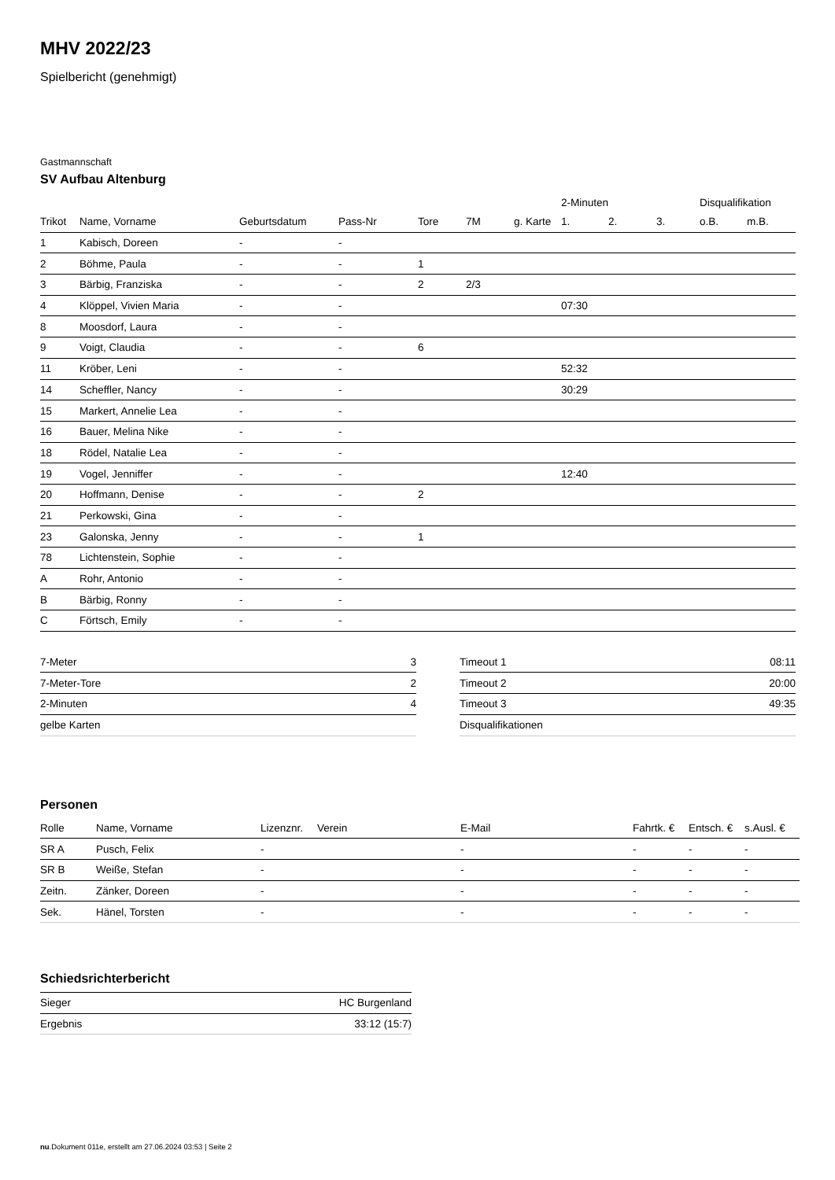MHV 2022/23
Spielbericht (genehmigt)
Gastmannschaft
SV Aufbau Altenburg
| | | | | | | | 2-Minuten | | | Disqualifikation | |
| --- | --- | --- | --- | --- | --- | --- | --- | --- | --- | --- | --- |
| Trikot | Name, Vorname | Geburtsdatum | Pass-Nr | Tore | 7M | g. Karte | 1. | 2. | 3. | o.B. | m.B. |
| 1 | Kabisch, Doreen | - | - | | | | | | | | |
| 2 | Böhme, Paula | - | - | 1 | | | | | | | |
| 3 | Bärbig, Franziska | - | - | 2 | 2/3 | | | | | | |
| 4 | Klöppel, Vivien Maria | - | - | | | | 07:30 | | | | |
| 8 | Moosdorf, Laura | - | - | | | | | | | | |
| 9 | Voigt, Claudia | - | - | 6 | | | | | | | |
| 11 | Kröber, Leni | - | - | | | | 52:32 | | | | |
| 14 | Scheffler, Nancy | - | - | | | | 30:29 | | | | |
| 15 | Markert, Annelie Lea | - | - | | | | | | | | |
| 16 | Bauer, Melina Nike | - | - | | | | | | | | |
| 18 | Rödel, Natalie Lea | - | - | | | | | | | | |
| 19 | Vogel, Jenniffer | - | - | | | | 12:40 | | | | |
| 20 | Hoffmann, Denise | - | - | 2 | | | | | | | |
| 21 | Perkowski, Gina | - | - | | | | | | | | |
| 23 | Galonska, Jenny | - | - | 1 | | | | | | | |
| 78 | Lichtenstein, Sophie | - | - | | | | | | | | |
| A | Rohr, Antonio | - | - | | | | | | | | |
| B | Bärbig, Ronny | - | - | | | | | | | | |
| C | Förtsch, Emily | - | - | | | | | | | | |
| 7-Meter | 3 |
| 7-Meter-Tore | 2 |
| 2-Minuten | 4 |
| gelbe Karten | |
| Timeout 1 | 08:11 |
| Timeout 2 | 20:00 |
| Timeout 3 | 49:35 |
| Disqualifikationen | |
Personen
| Rolle | Name, Vorname | Lizenznr. | Verein | E-Mail | Fahrtk. € | Entsch. € | s.Ausl. € |
| --- | --- | --- | --- | --- | --- | --- | --- |
| SR A | Pusch, Felix | - | | - | - | - | - |
| SR B | Weiße, Stefan | - | | - | - | - | - |
| Zeitn. | Zänker, Doreen | - | | - | - | - | - |
| Sek. | Hänel, Torsten | - | | - | - | - | - |
Schiedsrichterbericht
| Sieger | HC Burgenland |
| Ergebnis | 33:12 (15:7) |
nu.Dokument 011e, erstellt am 27.06.2024 03:53 | Seite 2